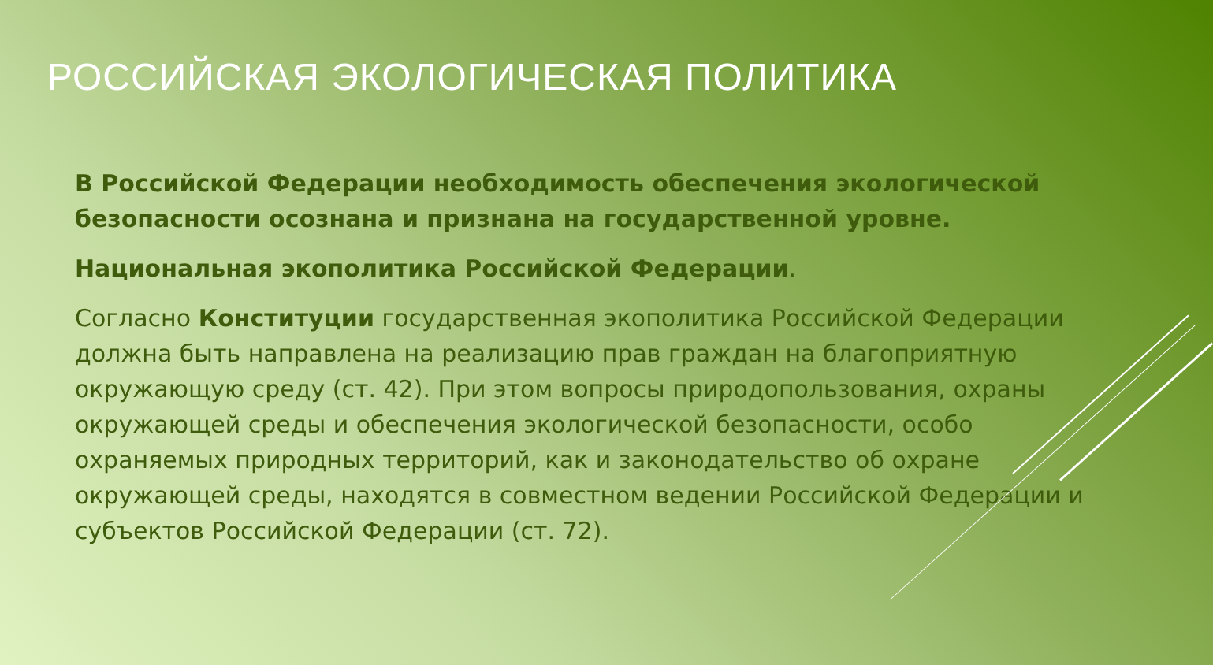РОССИЙСКАЯ ЭКОЛОГИЧЕСКАЯ ПОЛИТИКА
В Российской Федерации необходимость обеспечения экологической безопасности осознана и признана на государственной уровне.
Национальная экополитика Российской Федерации.
Согласно Конституции государственная экополитика Российской Федерации должна быть направлена на реализацию прав граждан на благоприятную окружающую среду (ст. 42). При этом вопросы природопользования, охраны окружающей среды и обеспечения экологической безопасности, особо охраняемых природных территорий, как и законодательство об охране окружающей среды, находятся в совместном ведении Российской Федерации и субъектов Российской Федерации (ст. 72).